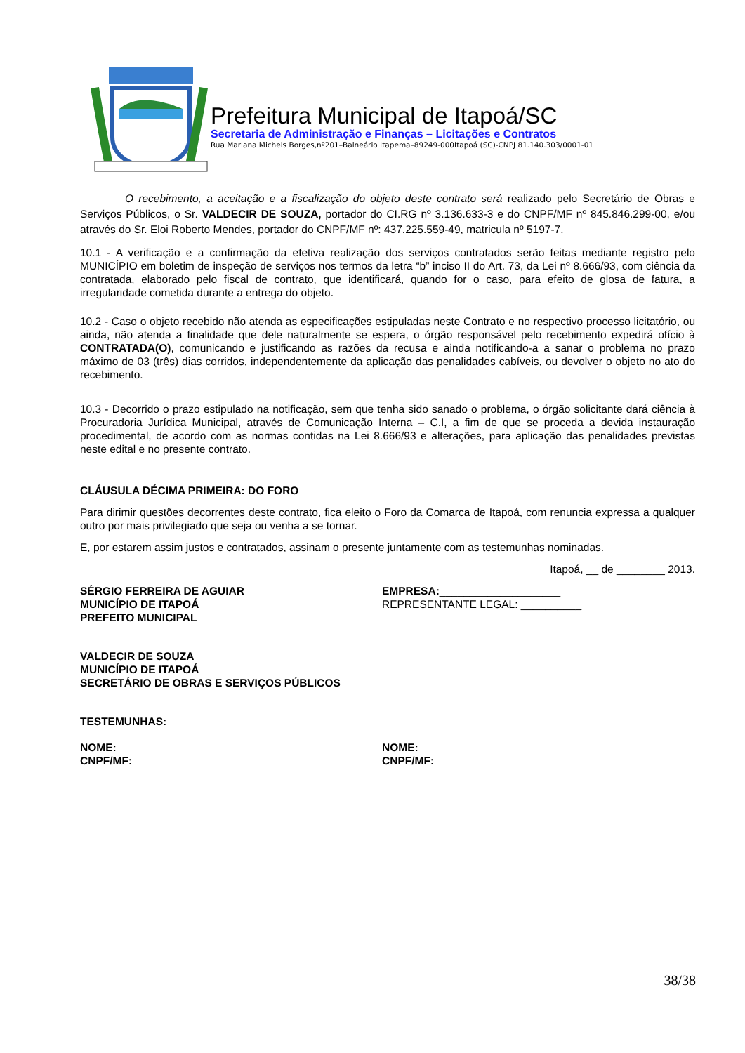Prefeitura Municipal de Itapoá/SC
Secretaria de Administração e Finanças – Licitações e Contratos
Rua Mariana Michels Borges,nº201–Balneário Itapema–89249-000Itapoá (SC)-CNPJ 81.140.303/0001-01
O recebimento, a aceitação e a fiscalização do objeto deste contrato será realizado pelo Secretário de Obras e Serviços Públicos, o Sr. VALDECIR DE SOUZA, portador do CI.RG nº 3.136.633-3 e do CNPF/MF nº 845.846.299-00, e/ou através do Sr. Eloi Roberto Mendes, portador do CNPF/MF nº: 437.225.559-49, matricula nº 5197-7.
10.1 - A verificação e a confirmação da efetiva realização dos serviços contratados serão feitas mediante registro pelo MUNICÍPIO em boletim de inspeção de serviços nos termos da letra “b” inciso II do Art. 73, da Lei nº 8.666/93, com ciência da contratada, elaborado pelo fiscal de contrato, que identificará, quando for o caso, para efeito de glosa de fatura, a irregularidade cometida durante a entrega do objeto.
10.2 - Caso o objeto recebido não atenda as especificações estipuladas neste Contrato e no respectivo processo licitatório, ou ainda, não atenda a finalidade que dele naturalmente se espera, o órgão responsável pelo recebimento expedirá ofício à CONTRATADA(O), comunicando e justificando as razões da recusa e ainda notificando-a a sanar o problema no prazo máximo de 03 (três) dias corridos, independentemente da aplicação das penalidades cabíveis, ou devolver o objeto no ato do recebimento.
10.3 - Decorrido o prazo estipulado na notificação, sem que tenha sido sanado o problema, o órgão solicitante dará ciência à Procuradoria Jurídica Municipal, através de Comunicação Interna – C.I, a fim de que se proceda a devida instauração procedimental, de acordo com as normas contidas na Lei 8.666/93 e alterações, para aplicação das penalidades previstas neste edital e no presente contrato.
CLÁUSULA DÉCIMA PRIMEIRA: DO FORO
Para dirimir questões decorrentes deste contrato, fica eleito o Foro da Comarca de Itapoá, com renuncia expressa a qualquer outro por mais privilegiado que seja ou venha a se tornar.
E, por estarem assim justos e contratados, assinam o presente juntamente com as testemunhas nominadas.
Itapoá, __ de ________ 2013.
SÉRGIO FERREIRA DE AGUIAR
MUNICÍPIO DE ITAPOÁ
PREFEITO MUNICIPAL
EMPRESA:____________________
REPRESENTANTE LEGAL: __________
VALDECIR DE SOUZA
MUNICÍPIO DE ITAPOÁ
SECRETÁRIO DE OBRAS E SERVIÇOS PÚBLICOS
TESTEMUNHAS:
NOME:
CNPF/MF:
NOME:
CNPF/MF:
38/38